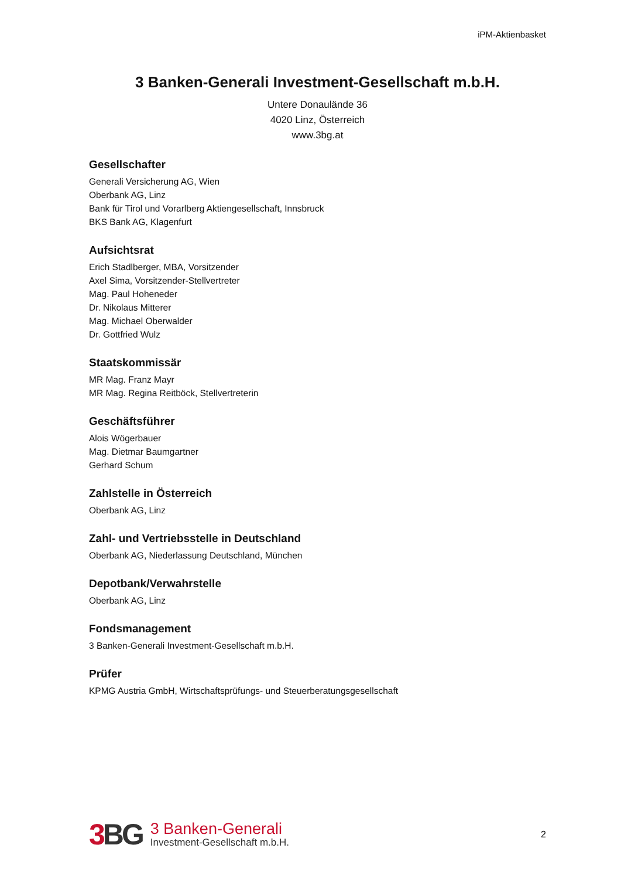iPM-Aktienbasket
3 Banken-Generali Investment-Gesellschaft m.b.H.
Untere Donaulände 36
4020 Linz, Österreich
www.3bg.at
Gesellschafter
Generali Versicherung AG, Wien
Oberbank AG, Linz
Bank für Tirol und Vorarlberg Aktiengesellschaft, Innsbruck
BKS Bank AG, Klagenfurt
Aufsichtsrat
Erich Stadlberger, MBA, Vorsitzender
Axel Sima, Vorsitzender-Stellvertreter
Mag. Paul Hoheneder
Dr. Nikolaus Mitterer
Mag. Michael Oberwalder
Dr. Gottfried Wulz
Staatskommissär
MR Mag. Franz Mayr
MR Mag. Regina Reitböck, Stellvertreterin
Geschäftsführer
Alois Wögerbauer
Mag. Dietmar Baumgartner
Gerhard Schum
Zahlstelle in Österreich
Oberbank AG, Linz
Zahl- und Vertriebsstelle in Deutschland
Oberbank AG, Niederlassung Deutschland, München
Depotbank/Verwahrstelle
Oberbank AG, Linz
Fondsmanagement
3 Banken-Generali Investment-Gesellschaft m.b.H.
Prüfer
KPMG Austria GmbH, Wirtschaftsprüfungs- und Steuerberatungsgesellschaft
3 BG
3 Banken-Generali
Investment-Gesellschaft m.b.H.
2